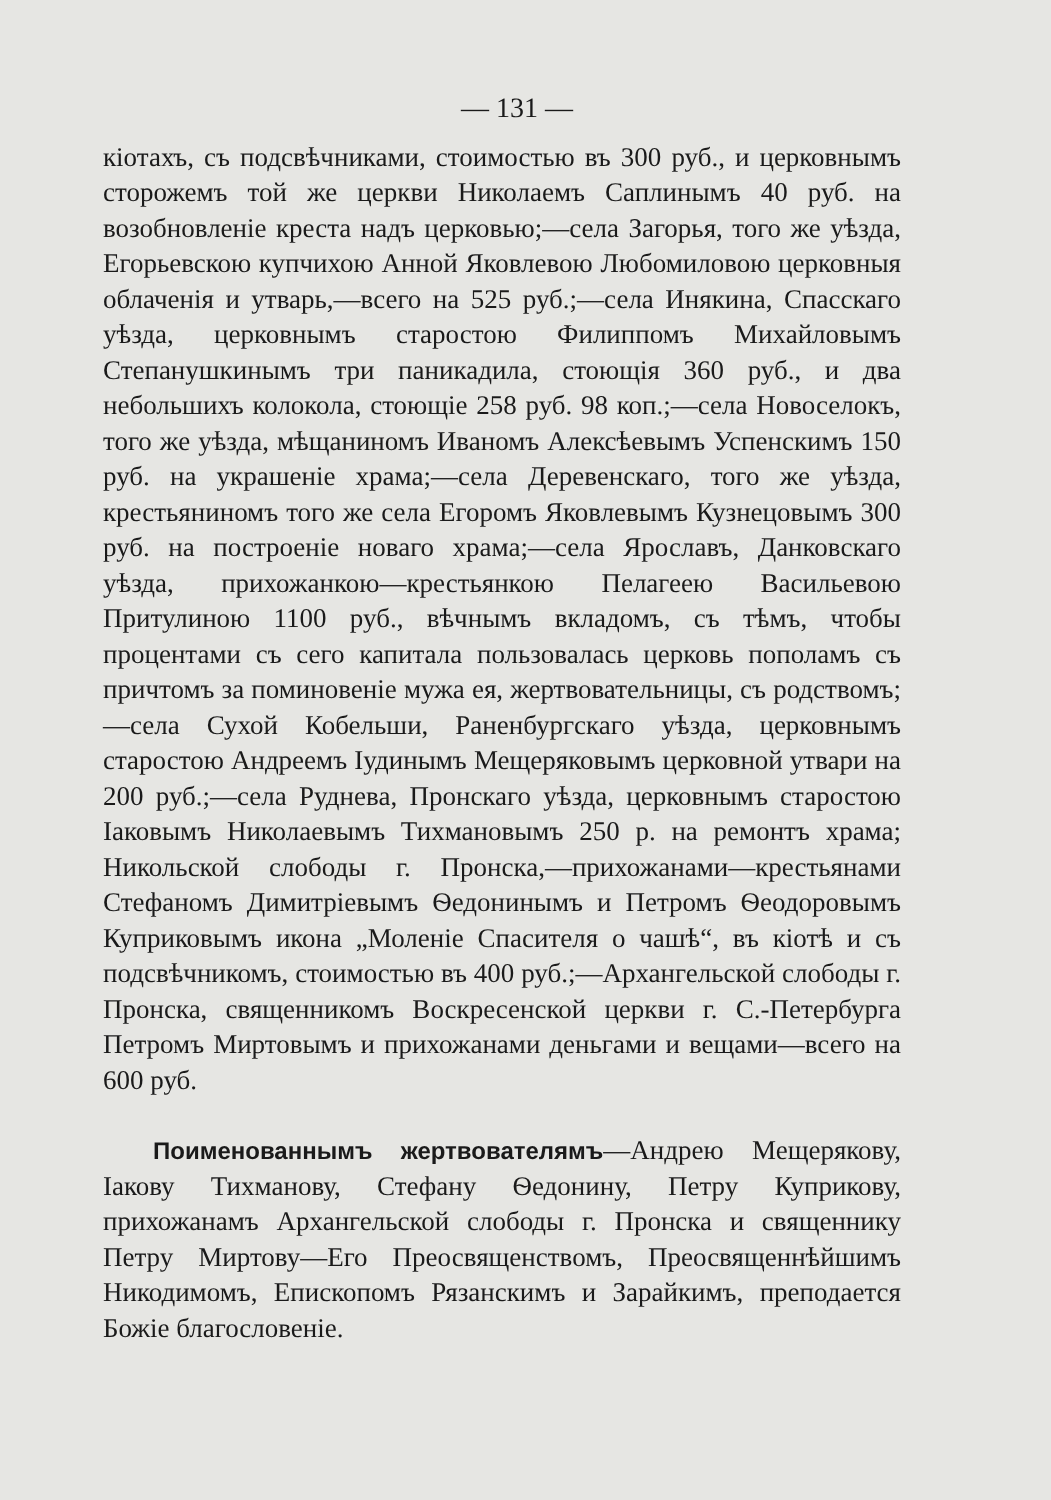— 131 —
кіотахъ, съ подсвѣчниками, стоимостью въ 300 руб., и церковнымъ сторожемъ той же церкви Николаемъ Саплинымъ 40 руб. на возобновленіе креста надъ церковью;—села Загорья, того же уѣзда, Егорьевскою купчихою Анной Яковлевою Любомиловою церковныя облаченія и утварь,—всего на 525 руб.;—села Инякина, Спасскаго уѣзда, церковнымъ старостою Филиппомъ Михайловымъ Степанушкинымъ три паникадила, стоющія 360 руб., и два небольшихъ колокола, стоющіе 258 руб. 98 коп.;—села Новоселокъ, того же уѣзда, мѣщаниномъ Иваномъ Алексѣевымъ Успенскимъ 150 руб. на украшеніе храма;—села Деревенскаго, того же уѣзда, крестьяниномъ того же села Егоромъ Яковлевымъ Кузнецовымъ 300 руб. на построеніе новаго храма;—села Ярославъ, Данковскаго уѣзда, прихожанкою—крестьянкою Пелагеею Васильевою Притулиною 1100 руб., вѣчнымъ вкладомъ, съ тѣмъ, чтобы процентами съ сего капитала пользовалась церковь пополамъ съ причтомъ за поминовеніе мужа ея, жертвовательницы, съ родствомъ;—села Сухой Кобельши, Раненбургскаго уѣзда, церковнымъ старостою Андреемъ Іудинымъ Мещеряковымъ церковной утвари на 200 руб.;—села Руднева, Пронскаго уѣзда, церковнымъ старостою Іаковымъ Николаевымъ Тихмановымъ 250 р. на ремонтъ храма; Никольской слободы г. Пронска,—прихожанами—крестьянами Стефаномъ Димитріевымъ Ѳедонинымъ и Петромъ Ѳеодоровымъ Куприковымъ икона „Моленіе Спасителя о чашѣ“, въ кіотѣ и съ подсвѣчникомъ, стоимостью въ 400 руб.;—Архангельской слободы г. Пронска, священникомъ Воскресенской церкви г. С.-Петербурга Петромъ Миртовымъ и прихожанами деньгами и вещами—всего на 600 руб.
Поименованнымъ жертвователямъ—Андрею Мещерякову, Іакову Тихманову, Стефану Ѳедонину, Петру Куприкову, прихожанамъ Архангельской слободы г. Пронска и священнику Петру Миртову—Его Преосвященствомъ, Преосвященнѣйшимъ Никодимомъ, Епископомъ Рязанскимъ и Зарайкимъ, преподается Божіе благословеніе.